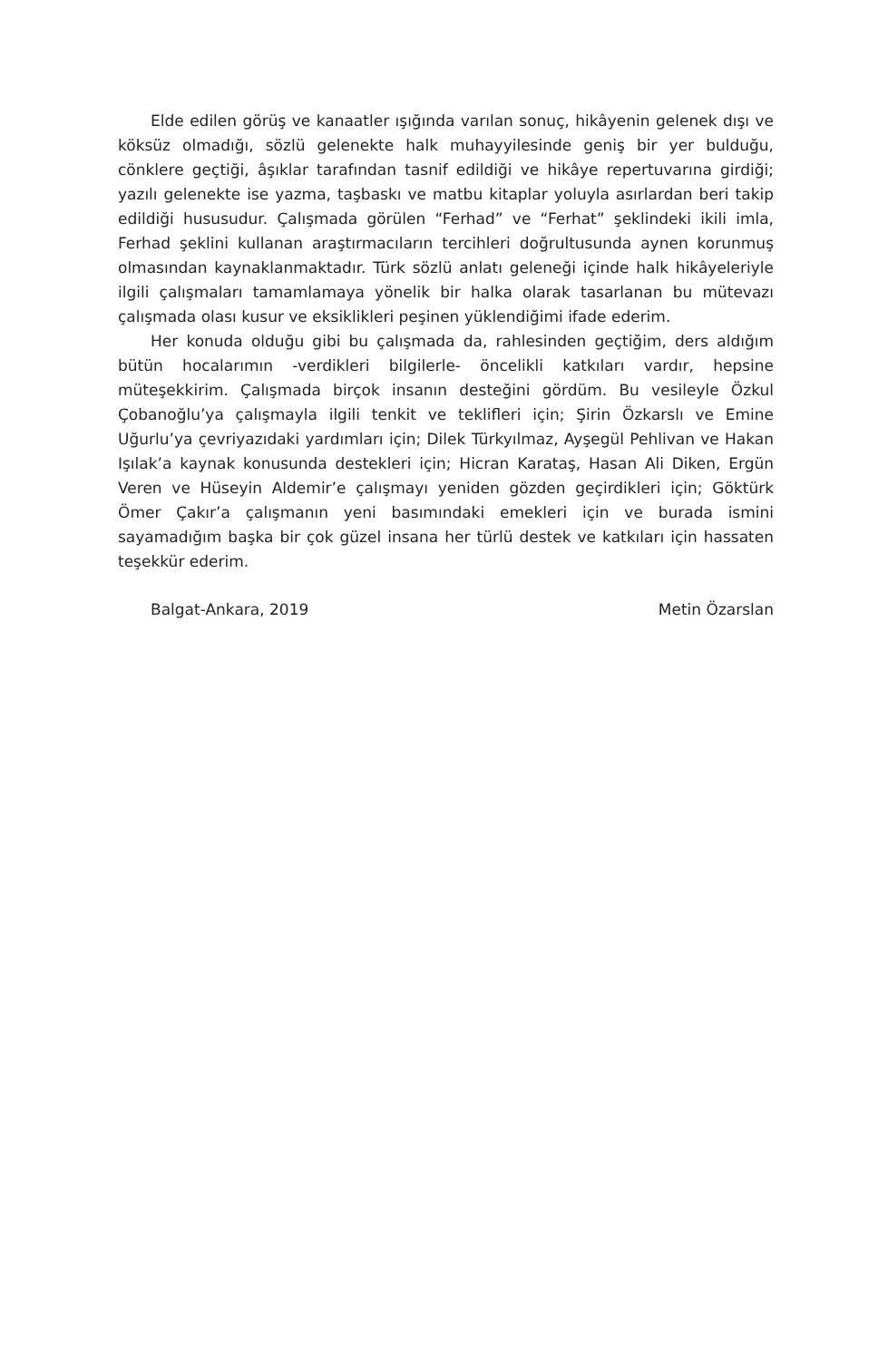Elde edilen görüş ve kanaatler ışığında varılan sonuç, hikâyenin gelenek dışı ve köksüz olmadığı, sözlü gelenekte halk muhayyilesinde geniş bir yer bulduğu, cönklere geçtiği, âşıklar tarafından tasnif edildiği ve hikâye repertuvarına girdiği; yazılı gelenekte ise yazma, taşbaskı ve matbu kitaplar yoluyla asırlardan beri takip edildiği hususudur. Çalışmada görülen “Ferhad” ve “Ferhat” şeklindeki ikili imla, Ferhad şeklini kullanan araştırmacıların tercihleri doğrultusunda aynen korunmuş olmasından kaynaklanmaktadır. Türk sözlü anlatı geleneği içinde halk hikâyeleriyle ilgili çalışmaları tamamlamaya yönelik bir halka olarak tasarlanan bu mütevazı çalışmada olası kusur ve eksiklikleri peşinen yüklendiğimi ifade ederim.
Her konuda olduğu gibi bu çalışmada da, rahlesinden geçtiğim, ders aldığım bütün hocalarımın -verdikleri bilgilerle- öncelikli katkıları vardır, hepsine müteşekkirim. Çalışmada birçok insanın desteğini gördüm. Bu vesileyle Özkul Çobanoğlu’ya çalışmayla ilgili tenkit ve teklifleri için; Şirin Özkarslı ve Emine Uğurlu’ya çevriyazıdaki yardımları için; Dilek Türkyılmaz, Ayşegül Pehlivan ve Hakan Işılak’a kaynak konusunda destekleri için; Hicran Karataş, Hasan Ali Diken, Ergün Veren ve Hüseyin Aldemir’e çalışmayı yeniden gözden geçirdikleri için; Göktürk Ömer Çakır’a çalışmanın yeni basımındaki emekleri için ve burada ismini sayamadığım başka bir çok güzel insana her türlü destek ve katkıları için hassaten teşekkür ederim.
Balgat-Ankara, 2019 Metin Özarslan